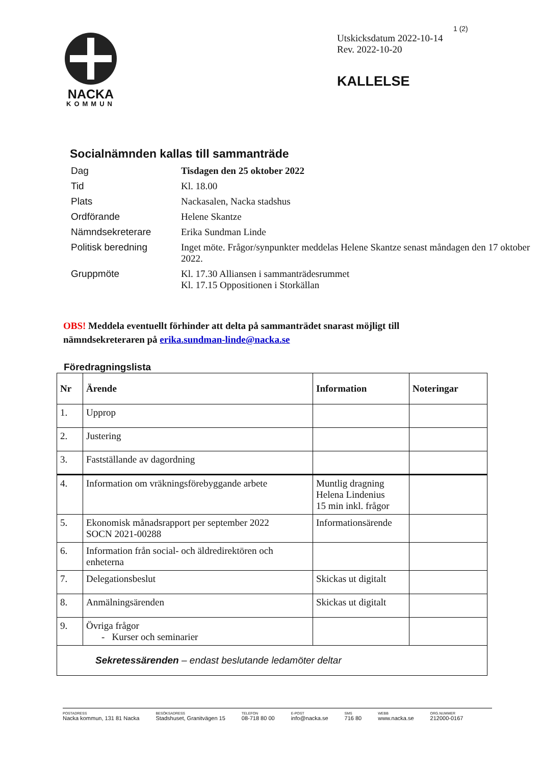NACKA
KOMMUN
1 (2)
Utskicksdatum 2022-10-14
Rev. 2022-10-20
KALLELSE
Socialnämnden kallas till sammanträde
| Dag | Tisdagen den 25 oktober 2022 |
| Tid | Kl. 18.00 |
| Plats | Nackasalen, Nacka stadshus |
| Ordförande | Helene Skantze |
| Nämndsekreterare | Erika Sundman Linde |
| Politisk beredning | Inget möte. Frågor/synpunkter meddelas Helene Skantze senast måndagen den 17 oktober 2022. |
| Gruppmöte | Kl. 17.30 Alliansen i sammanträdesrummet Kl. 17.15 Oppositionen i Storkällan |
OBS! Meddela eventuellt förhinder att delta på sammanträdet snarast möjligt till nämndsekreteraren på erika.sundman-linde@nacka.se
Föredragningslista
| Nr | Ärende | Information | Noteringar |
| --- | --- | --- | --- |
| 1. | Upprop | | |
| 2. | Justering | | |
| 3. | Fastställande av dagordning | | |
| 4. | Information om vräkningsförebyggande arbete | Muntlig dragning Helena Lindenius 15 min inkl. frågor | |
| 5. | Ekonomisk månadsrapport per september 2022 SOCN 2021-00288 | Informationsärende | |
| 6. | Information från social- och äldredirektören och enheterna | | |
| 7. | Delegationsbeslut | Skickas ut digitalt | |
| 8. | Anmälningsärenden | Skickas ut digitalt | |
| 9. | Övriga frågor - Kurser och seminarier | | |
| Sekretessärenden – endast beslutande ledamöter deltar | | | |
POSTADRESS
Nacka kommun, 131 81 Nacka
BESÖKSADRESS
Stadshuset, Granitvägen 15
TELEFON
08-718 80 00
E-POST
info@nacka.se
SMS
716 80
WEBB
www.nacka.se
ORG.NUMMER
212000-0167